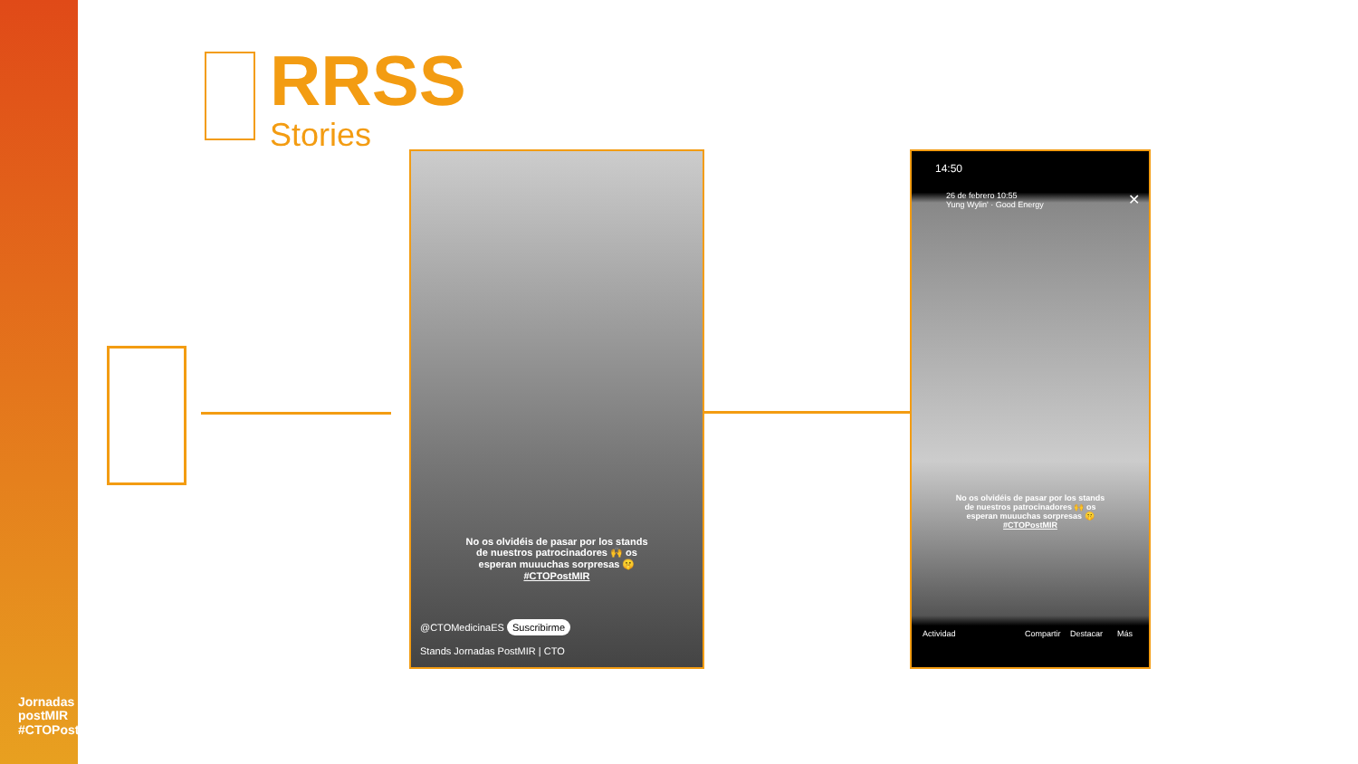Jornadas postMIR #CTOPostMIR
RRSS
Stories
No os olvidéis de pasar por los stands
de nuestros patrocinadores 🙌 os
esperan muuuchas sorpresas 🤫
#CTOPostMIR
@CTOMedicinaES Suscribirme
Stands Jornadas PostMIR | CTO
14:50
26 de febrero 10:55
Yung Wylin' · Good Energy
✕
No os olvidéis de pasar por los stands
de nuestros patrocinadores 🙌 os
esperan muuuchas sorpresas 🤫
#CTOPostMIR
Actividad Compartir Destacar Más